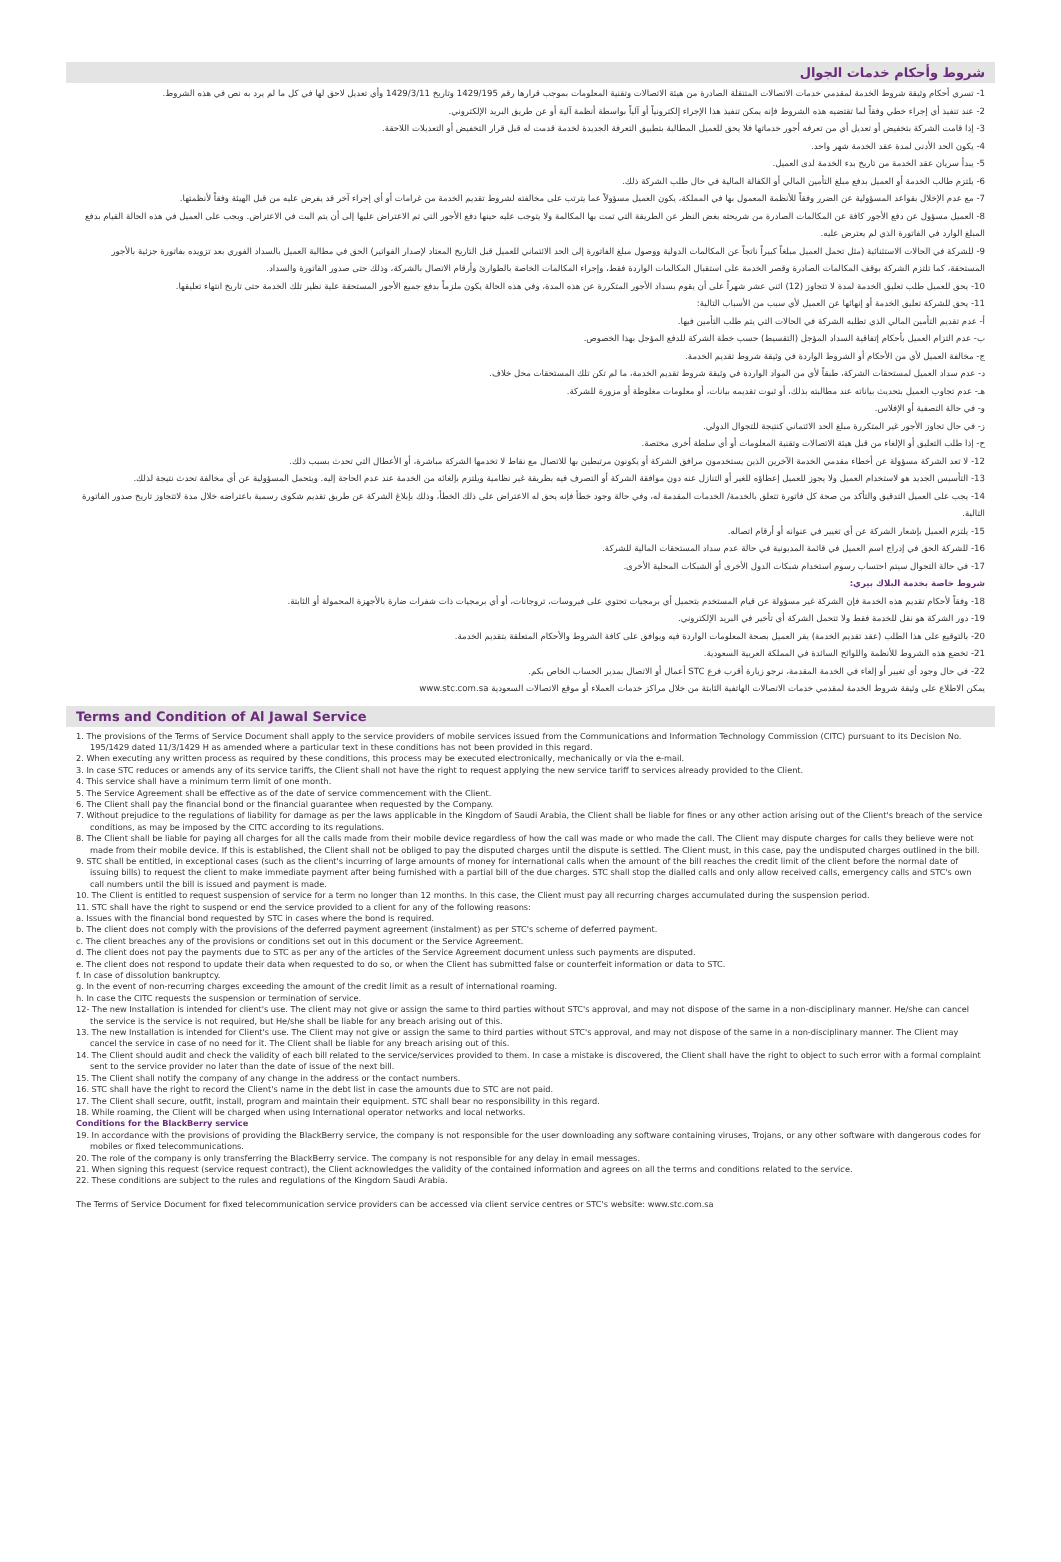شروط وأحكام خدمات الجوال
1- تسري أحكام وثيقة شروط الخدمة لمقدمي خدمات الاتصالات المتنقلة الصادرة من هيئة الاتصالات وتقنية المعلومات بموجب قرارها رقم 1429/195 وتاريخ 1429/3/11 وأي تعديل لاحق لها في كل ما لم يرد به نص في هذه الشروط.
2- عند تنفيذ أي إجراء خطي وفقاً لما تقتضيه هذه الشروط فإنه يمكن تنفيذ هذا الإجراء إلكترونياً أو آلياً بواسطة أنظمة آلية أو عن طريق البريد الإلكتروني.
3- إذا قامت الشركة بتخفيض أو تعديل أي من تعرفه أجور خدماتها فلا يحق للعميل المطالبة بتطبيق التعرفة الجديدة لخدمة قدمت له قبل قرار التخفيض أو التعديلات اللاحقة.
4- يكون الحد الأدنى لمدة عقد الخدمة شهر واحد.
5- يبدأ سريان عقد الخدمة من تاريخ بدء الخدمة لدى العميل.
6- يلتزم طالب الخدمة أو العميل بدفع مبلغ التأمين المالي أو الكفالة المالية في حال طلب الشركة ذلك.
7- مع عدم الإخلال بقواعد المسؤولية عن الضرر وفقاً للأنظمة المعمول بها في المملكة، يكون العميل مسؤولاً عما يترتب على مخالفته لشروط تقديم الخدمة من غرامات أو أي إجراء آخر قد يفرض عليه من قبل الهيئة وفقاً لأنظمتها.
8- العميل مسؤول عن دفع الأجور كافة عن المكالمات الصادرة من شريحته بغض النظر عن الطريقة التي تمت بها المكالمة ولا يتوجب عليه حينها دفع الأجور التي تم الاعتراض عليها إلى أن يتم البت في الاعتراض. ويجب على العميل في هذه الحالة القيام بدفع المبلغ الوارد في الفاتورة الذي لم يعترض عليه.
9- للشركة في الحالات الاستثنائية (مثل تحمل العميل مبلغاً كبيراً ناتجاً عن المكالمات الدولية ووصول مبلغ الفاتورة إلى الحد الائتماني للعميل قبل التاريخ المعتاد لإصدار الفواتير) الحق في مطالبة العميل بالسداد الفوري بعد تزويده بفاتورة جزئية بالأجور المستحقة، كما تلتزم الشركة بوقف المكالمات الصادرة وقصر الخدمة على استقبال المكالمات الواردة فقط، وإجراء المكالمات الخاصة بالطوارئ وأرقام الاتصال بالشركة، وذلك حتى صدور الفاتورة والسداد.
10- يحق للعميل طلب تعليق الخدمة لمدة لا تتجاوز (12) اثني عشر شهراً على أن يقوم بسداد الأجور المتكررة عن هذه المدة، وفي هذه الحالة يكون ملزماً بدفع جميع الأجور المستحقة علية نظير تلك الخدمة حتى تاريخ انتهاء تعليقها.
11- يحق للشركة تعليق الخدمة أو إنهائها عن العميل لأي سبب من الأسباب التالية:
أ- عدم تقديم التأمين المالي الذي تطلبه الشركة في الحالات التي يتم طلب التأمين فيها.
ب- عدم التزام العميل بأحكام إتفاقية السداد المؤجل (التقسيط) حسب خطة الشركة للدفع المؤجل بهذا الخصوص.
ج- مخالفة العميل لأي من الأحكام أو الشروط الواردة في وثيقة شروط تقديم الخدمة.
د- عدم سداد العميل لمستحقات الشركة، طبقاً لأي من المواد الواردة في وثيقة شروط تقديم الخدمة، ما لم تكن تلك المستحقات محل خلاف.
هـ- عدم تجاوب العميل بتحديث بياناته عند مطالبته بذلك، أو ثبوت تقديمه بيانات، أو معلومات مغلوطة أو مزورة للشركة.
و- في حالة التصفية أو الإفلاس.
ز- في حال تجاوز الأجور غير المتكررة مبلغ الحد الائتماني كنتيجة للتجوال الدولي.
ح- إذا طلب التعليق أو الإلغاء من قبل هيئة الاتصالات وتقنية المعلومات أو أي سلطة أخرى مختصة.
12- لا تعد الشركة مسؤولة عن أخطاء مقدمي الخدمة الآخرين الذين يستخدمون مرافق الشركة أو يكونون مرتبطين بها للاتصال مع نقاط لا تخدمها الشركة مباشرة، أو الأعطال التي تحدث بسبب ذلك.
13- التأسيس الجديد هو لاستخدام العميل ولا يجوز للعميل إعطاؤه للغير أو التنازل عنه دون موافقة الشركة أو التصرف فيه بطريقة غير نظامية ويلتزم بإلغائه من الخدمة عند عدم الحاجة إليه. ويتحمل المسؤولية عن أي مخالفة تحدث نتيجة لذلك.
14- يجب على العميل التدقيق والتأكد من صحة كل فاتورة تتعلق بالخدمة/ الخدمات المقدمة له، وفي حالة وجود خطأ فإنه يحق له الاعتراض على ذلك الخطأ، وذلك بإبلاغ الشركة عن طريق تقديم شكوى رسمية باعتراضه خلال مدة لاتتجاوز تاريخ صدور الفاتورة التالية.
15- يلتزم العميل بإشعار الشركة عن أي تغيير في عنوانه أو أرقام اتصاله.
16- للشركة الحق في إدراج اسم العميل في قائمة المديونية في حالة عدم سداد المستحقات المالية للشركة.
17- في حالة التجوال سيتم احتساب رسوم استخدام شبكات الدول الأخرى أو الشبكات المحلية الأخرى.
شروط خاصة بخدمة البلاك بيري:
18- وفقاً لأحكام تقديم هذه الخدمة فإن الشركة غير مسؤولة عن قيام المستخدم بتحميل أي برمجيات تحتوي على فيروسات، تروجانات، أو أي برمجيات ذات شفرات ضارة بالأجهزة المحمولة أو الثابتة.
19- دور الشركة هو نقل للخدمة فقط ولا تتحمل الشركة أي تأخير في البريد الإلكتروني.
20- بالتوقيع على هذا الطلب (عقد تقديم الخدمة) يقر العميل بصحة المعلومات الواردة فيه ويوافق على كافة الشروط والأحكام المتعلقة بتقديم الخدمة.
21- تخضع هذه الشروط للأنظمة واللوائح السائدة في المملكة العربية السعودية.
22- في حال وجود أي تغيير أو إلغاء في الخدمة المقدمة، نرجو زيارة أقرب فرع STC أعمال أو الاتصال بمدير الحساب الخاص بكم.
يمكن الاطلاع على وثيقة شروط الخدمة لمقدمي خدمات الاتصالات الهاتفية الثابتة من خلال مراكز خدمات العملاء أو موقع الاتصالات السعودية www.stc.com.sa
Terms and Condition of Al Jawal Service
1. The provisions of the Terms of Service Document shall apply to the service providers of mobile services issued from the Communications and Information Technology Commission (CITC) pursuant to its Decision No. 195/1429 dated 11/3/1429 H as amended where a particular text in these conditions has not been provided in this regard.
2. When executing any written process as required by these conditions, this process may be executed electronically, mechanically or via the e-mail.
3. In case STC reduces or amends any of its service tariffs, the Client shall not have the right to request applying the new service tariff to services already provided to the Client.
4. This service shall have a minimum term limit of one month.
5. The Service Agreement shall be effective as of the date of service commencement with the Client.
6. The Client shall pay the financial bond or the financial guarantee when requested by the Company.
7. Without prejudice to the regulations of liability for damage as per the laws applicable in the Kingdom of Saudi Arabia, the Client shall be liable for fines or any other action arising out of the Client's breach of the service conditions, as may be imposed by the CITC according to its regulations.
8. The Client shall be liable for paying all charges for all the calls made from their mobile device regardless of how the call was made or who made the call. The Client may dispute charges for calls they believe were not made from their mobile device. If this is established, the Client shall not be obliged to pay the disputed charges until the dispute is settled. The Client must, in this case, pay the undisputed charges outlined in the bill.
9. STC shall be entitled, in exceptional cases (such as the client's incurring of large amounts of money for international calls when the amount of the bill reaches the credit limit of the client before the normal date of issuing bills) to request the client to make immediate payment after being furnished with a partial bill of the due charges. STC shall stop the dialled calls and only allow received calls, emergency calls and STC's own call numbers until the bill is issued and payment is made.
10. The Client is entitled to request suspension of service for a term no longer than 12 months. In this case, the Client must pay all recurring charges accumulated during the suspension period.
11. STC shall have the right to suspend or end the service provided to a client for any of the following reasons:
a. Issues with the financial bond requested by STC in cases where the bond is required.
b. The client does not comply with the provisions of the deferred payment agreement (instalment) as per STC's scheme of deferred payment.
c. The client breaches any of the provisions or conditions set out in this document or the Service Agreement.
d. The client does not pay the payments due to STC as per any of the articles of the Service Agreement document unless such payments are disputed.
e. The client does not respond to update their data when requested to do so, or when the Client has submitted false or counterfeit information or data to STC.
f. In case of dissolution bankruptcy.
g. In the event of non-recurring charges exceeding the amount of the credit limit as a result of international roaming.
h. In case the CITC requests the suspension or termination of service.
12- The new Installation is intended for client's use. The client may not give or assign the same to third parties without STC's approval, and may not dispose of the same in a non-disciplinary manner. He/she can cancel the service is the service is not required, but He/she shall be liable for any breach arising out of this.
13. The new Installation is intended for Client's use. The Client may not give or assign the same to third parties without STC's approval, and may not dispose of the same in a non-disciplinary manner. The Client may cancel the service in case of no need for it. The Client shall be liable for any breach arising out of this.
14. The Client should audit and check the validity of each bill related to the service/services provided to them. In case a mistake is discovered, the Client shall have the right to object to such error with a formal complaint sent to the service provider no later than the date of issue of the next bill.
15. The Client shall notify the company of any change in the address or the contact numbers.
16. STC shall have the right to record the Client's name in the debt list in case the amounts due to STC are not paid.
17. The Client shall secure, outfit, install, program and maintain their equipment. STC shall bear no responsibility in this regard.
18. While roaming, the Client will be charged when using International operator networks and local networks.
Conditions for the BlackBerry service
19. In accordance with the provisions of providing the BlackBerry service, the company is not responsible for the user downloading any software containing viruses, Trojans, or any other software with dangerous codes for mobiles or fixed telecommunications.
20. The role of the company is only transferring the BlackBerry service. The company is not responsible for any delay in email messages.
21. When signing this request (service request contract), the Client acknowledges the validity of the contained information and agrees on all the terms and conditions related to the service.
22. These conditions are subject to the rules and regulations of the Kingdom Saudi Arabia.
The Terms of Service Document for fixed telecommunication service providers can be accessed via client service centres or STC's website: www.stc.com.sa